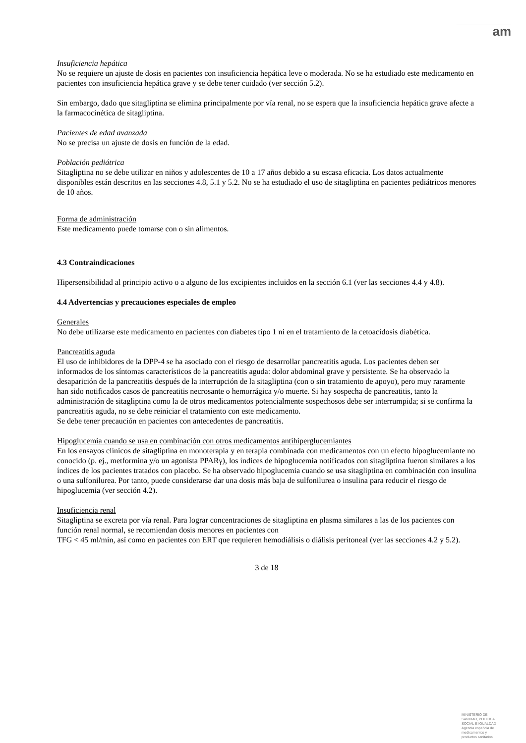am
Insuficiencia hepática
No se requiere un ajuste de dosis en pacientes con insuficiencia hepática leve o moderada. No se ha estudiado este medicamento en pacientes con insuficiencia hepática grave y se debe tener cuidado (ver sección 5.2).
Sin embargo, dado que sitagliptina se elimina principalmente por vía renal, no se espera que la insuficiencia hepática grave afecte a la farmacocinética de sitagliptina.
Pacientes de edad avanzada
No se precisa un ajuste de dosis en función de la edad.
Población pediátrica
Sitagliptina no se debe utilizar en niños y adolescentes de 10 a 17 años debido a su escasa eficacia. Los datos actualmente disponibles están descritos en las secciones 4.8, 5.1 y 5.2. No se ha estudiado el uso de sitagliptina en pacientes pediátricos menores de 10 años.
Forma de administración
Este medicamento puede tomarse con o sin alimentos.
4.3 Contraindicaciones
Hipersensibilidad al principio activo o a alguno de los excipientes incluidos en la sección 6.1 (ver las secciones 4.4 y 4.8).
4.4 Advertencias y precauciones especiales de empleo
Generales
No debe utilizarse este medicamento en pacientes con diabetes tipo 1 ni en el tratamiento de la cetoacidosis diabética.
Pancreatitis aguda
El uso de inhibidores de la DPP-4 se ha asociado con el riesgo de desarrollar pancreatitis aguda. Los pacientes deben ser informados de los síntomas característicos de la pancreatitis aguda: dolor abdominal grave y persistente. Se ha observado la desaparición de la pancreatitis después de la interrupción de la sitagliptina (con o sin tratamiento de apoyo), pero muy raramente han sido notificados casos de pancreatitis necrosante o hemorrágica y/o muerte. Si hay sospecha de pancreatitis, tanto la administración de sitagliptina como la de otros medicamentos potencialmente sospechosos debe ser interrumpida; si se confirma la pancreatitis aguda, no se debe reiniciar el tratamiento con este medicamento.
Se debe tener precaución en pacientes con antecedentes de pancreatitis.
Hipoglucemia cuando se usa en combinación con otros medicamentos antihiperglucemiantes
En los ensayos clínicos de sitagliptina en monoterapia y en terapia combinada con medicamentos con un efecto hipoglucemiante no conocido (p. ej., metformina y/o un agonista PPARγ), los índices de hipoglucemia notificados con sitagliptina fueron similares a los índices de los pacientes tratados con placebo. Se ha observado hipoglucemia cuando se usa sitagliptina en combinación con insulina o una sulfonilurea. Por tanto, puede considerarse dar una dosis más baja de sulfonilurea o insulina para reducir el riesgo de hipoglucemia (ver sección 4.2).
Insuficiencia renal
Sitagliptina se excreta por vía renal. Para lograr concentraciones de sitagliptina en plasma similares a las de los pacientes con función renal normal, se recomiendan dosis menores en pacientes con
TFG < 45 ml/min, así como en pacientes con ERT que requieren hemodiálisis o diálisis peritoneal (ver las secciones 4.2 y 5.2).
3 de 18
MINISTERIO DE
SANIDAD, POLITICA
SOCIAL E IGUALDAD
Agencia española de
medicamentos y
productos sanitarios